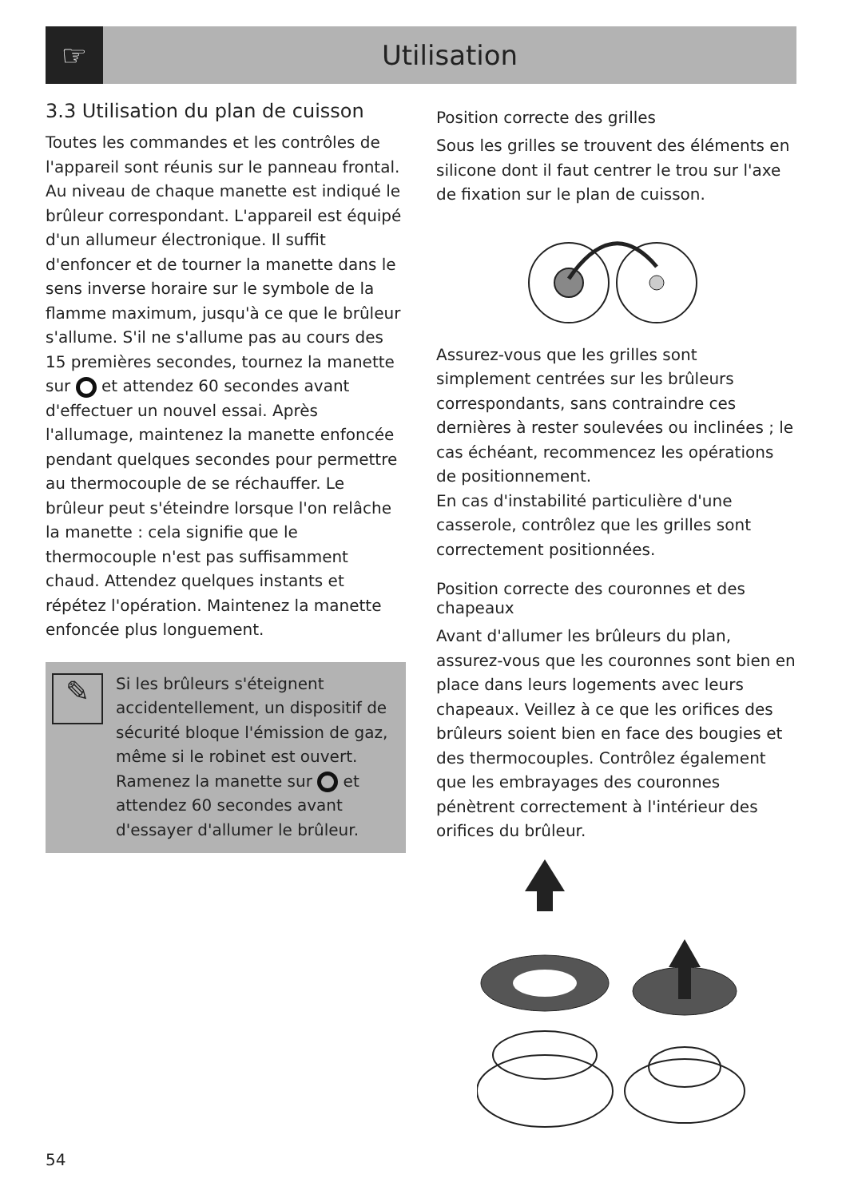☞
Utilisation
3.3 Utilisation du plan de cuisson
Toutes les commandes et les contrôles de l'appareil sont réunis sur le panneau frontal. Au niveau de chaque manette est indiqué le brûleur correspondant. L'appareil est équipé d'un allumeur électronique. Il suffit d'enfoncer et de tourner la manette dans le sens inverse horaire sur le symbole de la flamme maximum, jusqu'à ce que le brûleur s'allume. S'il ne s'allume pas au cours des 15 premières secondes, tournez la manette sur et attendez 60 secondes avant d'effectuer un nouvel essai. Après l'allumage, maintenez la manette enfoncée pendant quelques secondes pour permettre au thermocouple de se réchauffer. Le brûleur peut s'éteindre lorsque l'on relâche la manette : cela signifie que le thermocouple n'est pas suffisamment chaud. Attendez quelques instants et répétez l'opération. Maintenez la manette enfoncée plus longuement.
✎
Si les brûleurs s'éteignent accidentellement, un dispositif de sécurité bloque l'émission de gaz, même si le robinet est ouvert.
Ramenez la manette sur et attendez 60 secondes avant d'essayer d'allumer le brûleur.
Position correcte des grilles
Sous les grilles se trouvent des éléments en silicone dont il faut centrer le trou sur l'axe de fixation sur le plan de cuisson.
Assurez-vous que les grilles sont simplement centrées sur les brûleurs correspondants, sans contraindre ces dernières à rester soulevées ou inclinées ; le cas échéant, recommencez les opérations de positionnement.
En cas d'instabilité particulière d'une casserole, contrôlez que les grilles sont correctement positionnées.
Position correcte des couronnes et des chapeaux
Avant d'allumer les brûleurs du plan, assurez-vous que les couronnes sont bien en place dans leurs logements avec leurs chapeaux. Veillez à ce que les orifices des brûleurs soient bien en face des bougies et des thermocouples. Contrôlez également que les embrayages des couronnes pénètrent correctement à l'intérieur des orifices du brûleur.
54